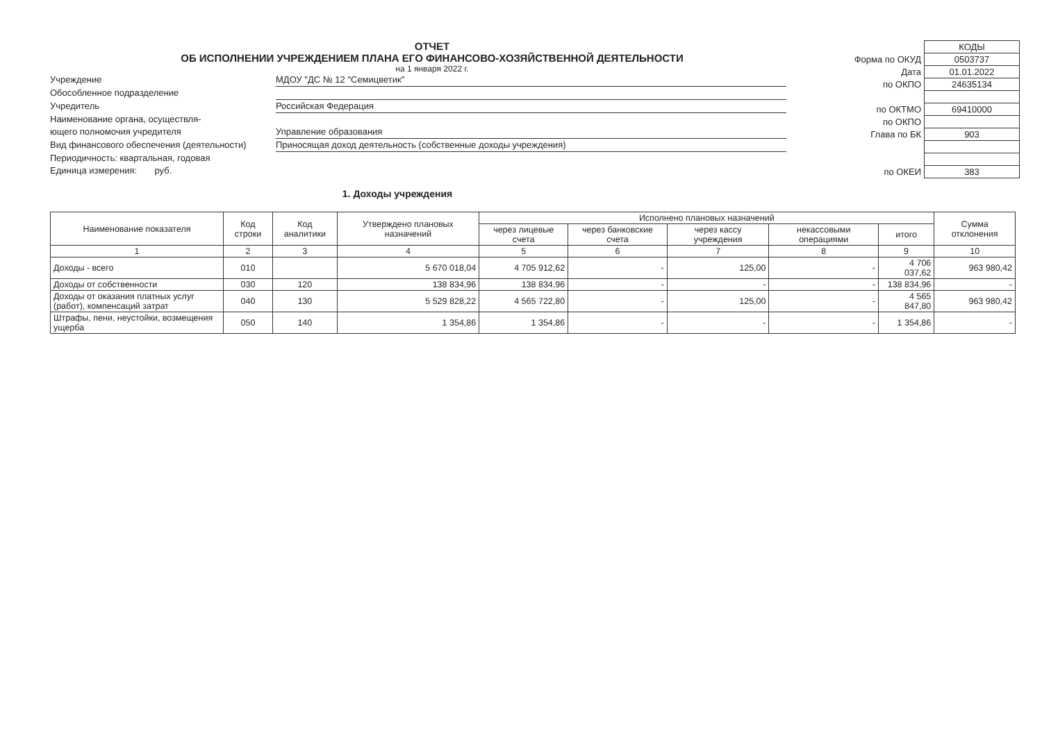ОТЧЕТ
ОБ ИСПОЛНЕНИИ УЧРЕЖДЕНИЕМ ПЛАНА ЕГО ФИНАНСОВО-ХОЗЯЙСТВЕННОЙ ДЕЯТЕЛЬНОСТИ
на 1 января 2022 г.
Учреждение МДОУ "ДС № 12 "Семицветик"
Обособленное подразделение
Учредитель Российская Федерация
Наименование органа, осуществля-
ющего полномочия учредителя
Управление образования
Вид финансового обеспечения (деятельности) Приносящая доход деятельность (собственные доходы учреждения)
Периодичность: квартальная, годовая
Единица измерения: руб.
| | КОДЫ |
| Форма по ОКУД | 0503737 |
| Дата | 01.01.2022 |
| по ОКПО | 24635134 |
| по ОКТМО | 69410000 |
| по ОКПО | |
| Глава по БК | 903 |
| по ОКЕИ | 383 |
1. Доходы учреждения
| Наименование показателя | Код строки | Код аналитики | Утверждено плановых назначений | Исполнено плановых назначений | | | | | Сумма отклонения |
| --- | --- | --- | --- | --- | --- | --- | --- | --- | --- |
| | | | | через лицевые счета | через банковские счета | через кассу учреждения | некассовыми операциями | итого | |
| 1 | 2 | 3 | 4 | 5 | 6 | 7 | 8 | 9 | 10 |
| Доходы - всего | 010 | | 5 670 018,04 | 4 705 912,62 | - | 125,00 | - | 4 706 037,62 | 963 980,42 |
| Доходы от собственности | 030 | 120 | 138 834,96 | 138 834,96 | - | - | - | 138 834,96 | - |
| Доходы от оказания платных услуг (работ), компенсаций затрат | 040 | 130 | 5 529 828,22 | 4 565 722,80 | - | 125,00 | - | 4 565 847,80 | 963 980,42 |
| Штрафы, пени, неустойки, возмещения ущерба | 050 | 140 | 1 354,86 | 1 354,86 | - | - | - | 1 354,86 | - |